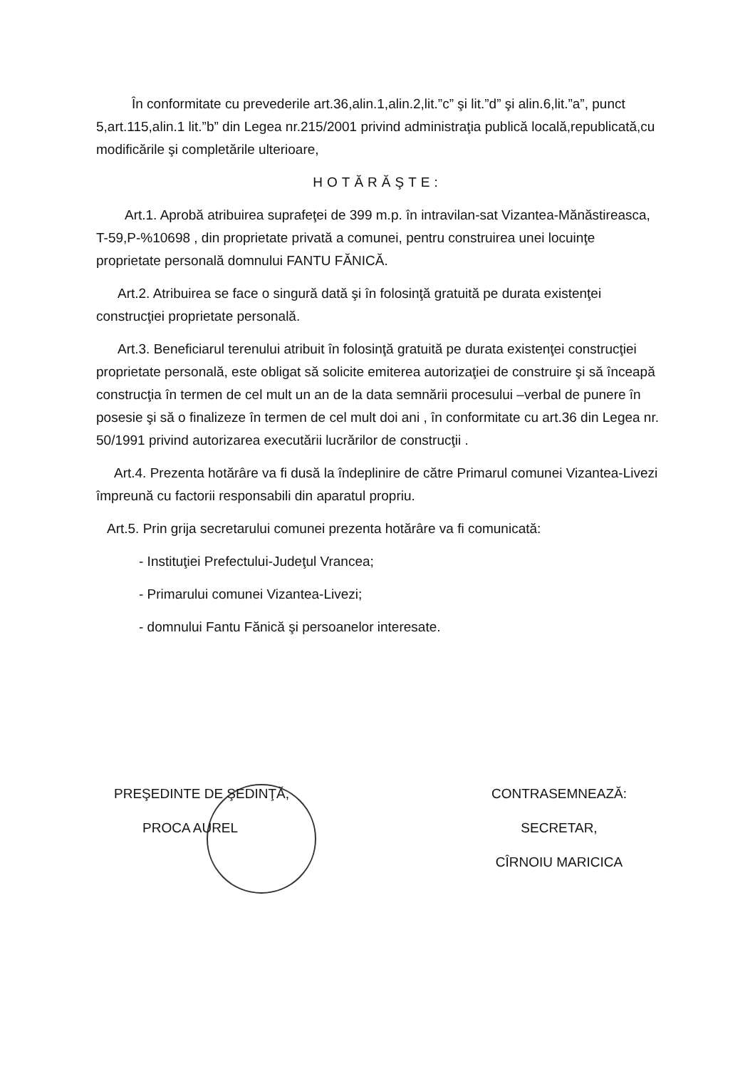În conformitate cu prevederile art.36,alin.1,alin.2,lit.”c” şi lit.”d” şi alin.6,lit.”a”, punct 5,art.115,alin.1 lit.”b” din Legea nr.215/2001 privind administraţia publică locală,republicată,cu modificările şi completările ulterioare,
HOTĂRĂŞTE:
Art.1. Aprobă atribuirea suprafeţei de 399 m.p. în intravilan-sat Vizantea-Mănăstireasca, T-59,P-%10698 , din proprietate privată a comunei, pentru construirea unei locuinţe proprietate personală domnului FANTU FĂNICĂ.
Art.2. Atribuirea se face o singură dată şi în folosinţă gratuită pe durata existenţei construcţiei proprietate personală.
Art.3. Beneficiarul terenului atribuit în folosinţă gratuită pe durata existenţei construcţiei proprietate personală, este obligat să solicite emiterea autorizaţiei de construire şi să înceapă construcţia în termen de cel mult un an de la data semnării procesului –verbal de punere în posesie şi să o finalizeze în termen de cel mult doi ani , în conformitate cu art.36 din Legea nr. 50/1991 privind autorizarea executării lucrărilor de construcţii .
Art.4. Prezenta hotărâre va fi dusă la îndeplinire de către Primarul comunei Vizantea-Livezi împreună cu factorii responsabili din aparatul propriu.
Art.5. Prin grija secretarului comunei prezenta hotărâre va fi comunicată:
- Instituţiei Prefectului-Judeţul Vrancea;
- Primarului comunei Vizantea-Livezi;
- domnului Fantu Fănică şi persoanelor interesate.
PREŞEDINTE DE ŞEDINŢĂ,
PROCA AUREL
CONTRASEMNEAZĂ:
SECRETAR,
CÎRNOIU MARICICA